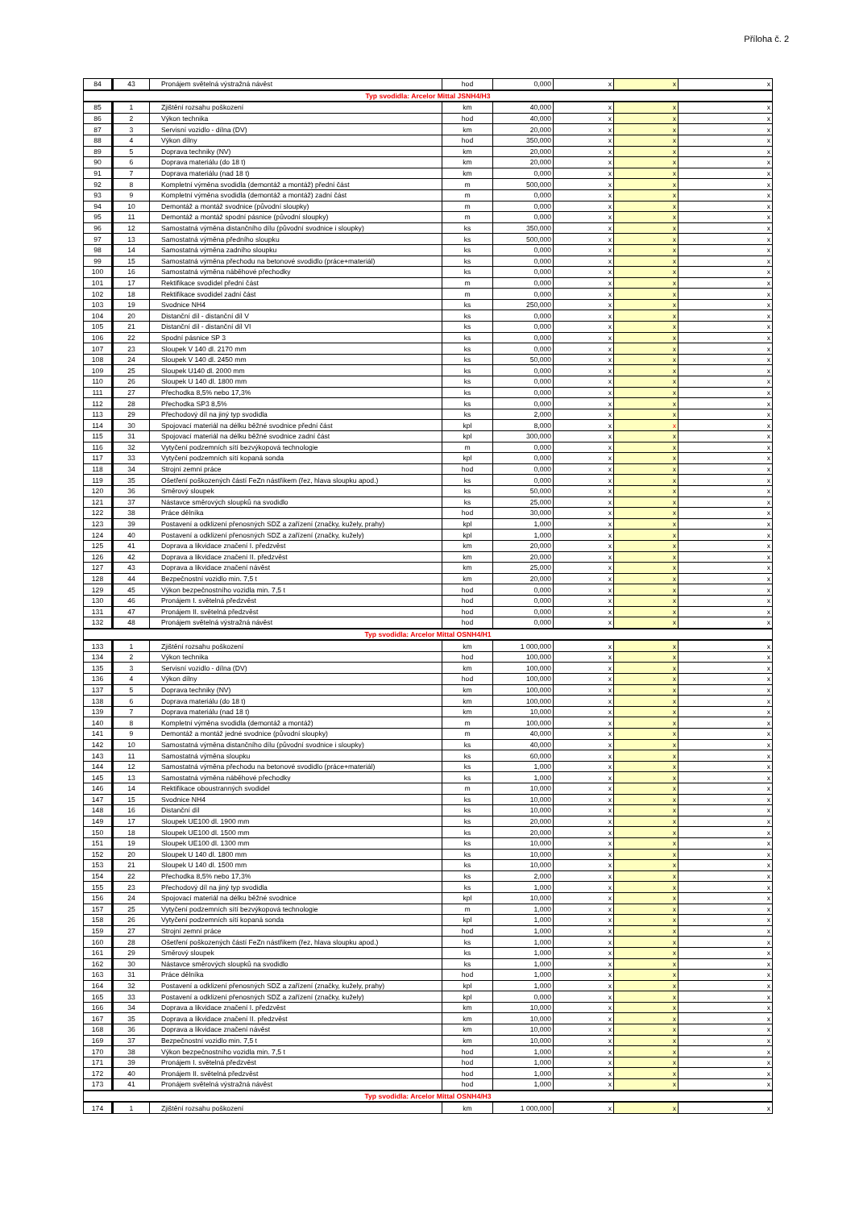Příloha č. 2
| 84 | 43 | Pronájem světelná výstražná návěst | hod | 0,000 | x | x | x |
| Typ svodidla: Arcelor Mittal JSNH4/H3 | | | | | | | |
| 85 | 1 | Zjištění rozsahu poškození | km | 40,000 | x | x | x |
| 86 | 2 | Výkon technika | hod | 40,000 | x | x | x |
| 87 | 3 | Servisní vozidlo - dílna (DV) | km | 20,000 | x | x | x |
| 88 | 4 | Výkon dílny | hod | 350,000 | x | x | x |
| 89 | 5 | Doprava techniky (NV) | km | 20,000 | x | x | x |
| 90 | 6 | Doprava materiálu (do 18 t) | km | 20,000 | x | x | x |
| 91 | 7 | Doprava materiálu (nad 18 t) | km | 0,000 | x | x | x |
| 92 | 8 | Kompletní výměna svodidla (demontáž a montáž) přední část | m | 500,000 | x | x | x |
| 93 | 9 | Kompletní výměna svodidla (demontáž a montáž) zadní část | m | 0,000 | x | x | x |
| 94 | 10 | Demontáž a montáž svodnice (původní sloupky) | m | 0,000 | x | x | x |
| 95 | 11 | Demontáž a montáž spodní pásnice (původní sloupky) | m | 0,000 | x | x | x |
| 96 | 12 | Samostatná výměna distančního dílu (původní svodnice i sloupky) | ks | 350,000 | x | x | x |
| 97 | 13 | Samostatná výměna předního sloupku | ks | 500,000 | x | x | x |
| 98 | 14 | Samostatná výměna zadního sloupku | ks | 0,000 | x | x | x |
| 99 | 15 | Samostatná výměna přechodu na betonové svodidlo (práce+materiál) | ks | 0,000 | x | x | x |
| 100 | 16 | Samostatná výměna náběhové přechodky | ks | 0,000 | x | x | x |
| 101 | 17 | Rektifikace svodidel přední část | m | 0,000 | x | x | x |
| 102 | 18 | Rektifikace svodidel zadní část | m | 0,000 | x | x | x |
| 103 | 19 | Svodnice NH4 | ks | 250,000 | x | x | x |
| 104 | 20 | Distanční díl - distanční díl V | ks | 0,000 | x | x | x |
| 105 | 21 | Distanční díl - distanční díl VI | ks | 0,000 | x | x | x |
| 106 | 22 | Spodní pásnice SP 3 | ks | 0,000 | x | x | x |
| 107 | 23 | Sloupek V 140 dl. 2170 mm | ks | 0,000 | x | x | x |
| 108 | 24 | Sloupek V 140 dl. 2450 mm | ks | 50,000 | x | x | x |
| 109 | 25 | Sloupek U140 dl. 2000 mm | ks | 0,000 | x | x | x |
| 110 | 26 | Sloupek U 140 dl. 1800 mm | ks | 0,000 | x | x | x |
| 111 | 27 | Přechodka 8,5% nebo 17,3% | ks | 0,000 | x | x | x |
| 112 | 28 | Přechodka SP3 8,5% | ks | 0,000 | x | x | x |
| 113 | 29 | Přechodový díl na jiný typ svodidla | ks | 2,000 | x | x | x |
| 114 | 30 | Spojovací materiál na délku běžné svodnice přední část | kpl | 8,000 | x | x | x |
| 115 | 31 | Spojovací materiál na délku běžné svodnice zadní část | kpl | 300,000 | x | x | x |
| 116 | 32 | Vytyčení podzemních sítí bezvýkopová technologie | m | 0,000 | x | x | x |
| 117 | 33 | Vytyčení podzemních sítí kopaná sonda | kpl | 0,000 | x | x | x |
| 118 | 34 | Strojní zemní práce | hod | 0,000 | x | x | x |
| 119 | 35 | Ošetření poškozených částí FeZn nástřikem (řez, hlava sloupku apod.) | ks | 0,000 | x | x | x |
| 120 | 36 | Směrový sloupek | ks | 50,000 | x | x | x |
| 121 | 37 | Nástavce směrových sloupků na svodidlo | ks | 25,000 | x | x | x |
| 122 | 38 | Práce dělníka | hod | 30,000 | x | x | x |
| 123 | 39 | Postavení a odklizení přenosných SDZ a zařízení (značky, kužely, prahy) | kpl | 1,000 | x | x | x |
| 124 | 40 | Postavení a odklizení přenosných SDZ a zařízení (značky, kužely) | kpl | 1,000 | x | x | x |
| 125 | 41 | Doprava a likvidace značení I. předzvěst | km | 20,000 | x | x | x |
| 126 | 42 | Doprava a likvidace značení II. předzvěst | km | 20,000 | x | x | x |
| 127 | 43 | Doprava a likvidace značení návěst | km | 25,000 | x | x | x |
| 128 | 44 | Bezpečnostní vozidlo min. 7,5 t | km | 20,000 | x | x | x |
| 129 | 45 | Výkon bezpečnostního vozidla min. 7,5 t | hod | 0,000 | x | x | x |
| 130 | 46 | Pronájem I. světelná předzvěst | hod | 0,000 | x | x | x |
| 131 | 47 | Pronájem II. světelná předzvěst | hod | 0,000 | x | x | x |
| 132 | 48 | Pronájem světelná výstražná návěst | hod | 0,000 | x | x | x |
| Typ svodidla: Arcelor Mittal OSNH4/H1 | | | | | | | |
| 133 | 1 | Zjištění rozsahu poškození | km | 1 000,000 | x | x | x |
| 134 | 2 | Výkon technika | hod | 100,000 | x | x | x |
| 135 | 3 | Servisní vozidlo - dílna (DV) | km | 100,000 | x | x | x |
| 136 | 4 | Výkon dílny | hod | 100,000 | x | x | x |
| 137 | 5 | Doprava techniky (NV) | km | 100,000 | x | x | x |
| 138 | 6 | Doprava materiálu (do 18 t) | km | 100,000 | x | x | x |
| 139 | 7 | Doprava materiálu (nad 18 t) | km | 10,000 | x | x | x |
| 140 | 8 | Kompletní výměna svodidla (demontáž a montáž) | m | 100,000 | x | x | x |
| 141 | 9 | Demontáž a montáž jedné svodnice (původní sloupky) | m | 40,000 | x | x | x |
| 142 | 10 | Samostatná výměna distančního dílu (původní svodnice i sloupky) | ks | 40,000 | x | x | x |
| 143 | 11 | Samostatná výměna sloupku | ks | 60,000 | x | x | x |
| 144 | 12 | Samostatná výměna přechodu na betonové svodidlo (práce+materiál) | ks | 1,000 | x | x | x |
| 145 | 13 | Samostatná výměna náběhové přechodky | ks | 1,000 | x | x | x |
| 146 | 14 | Rektifikace oboustranných svodidel | m | 10,000 | x | x | x |
| 147 | 15 | Svodnice NH4 | ks | 10,000 | x | x | x |
| 148 | 16 | Distanční díl | ks | 10,000 | x | x | x |
| 149 | 17 | Sloupek UE100 dl. 1900 mm | ks | 20,000 | x | x | x |
| 150 | 18 | Sloupek UE100 dl. 1500 mm | ks | 20,000 | x | x | x |
| 151 | 19 | Sloupek UE100 dl. 1300 mm | ks | 10,000 | x | x | x |
| 152 | 20 | Sloupek U 140 dl. 1800 mm | ks | 10,000 | x | x | x |
| 153 | 21 | Sloupek U 140 dl. 1500 mm | ks | 10,000 | x | x | x |
| 154 | 22 | Přechodka 8,5% nebo 17,3% | ks | 2,000 | x | x | x |
| 155 | 23 | Přechodový díl na jiný typ svodidla | ks | 1,000 | x | x | x |
| 156 | 24 | Spojovací materiál na délku běžné svodnice | kpl | 10,000 | x | x | x |
| 157 | 25 | Vytyčení podzemních sítí bezvýkopová technologie | m | 1,000 | x | x | x |
| 158 | 26 | Vytyčení podzemních sítí kopaná sonda | kpl | 1,000 | x | x | x |
| 159 | 27 | Strojní zemní práce | hod | 1,000 | x | x | x |
| 160 | 28 | Ošetření poškozených částí FeZn nástřikem (řez, hlava sloupku apod.) | ks | 1,000 | x | x | x |
| 161 | 29 | Směrový sloupek | ks | 1,000 | x | x | x |
| 162 | 30 | Nástavce směrových sloupků na svodidlo | ks | 1,000 | x | x | x |
| 163 | 31 | Práce dělníka | hod | 1,000 | x | x | x |
| 164 | 32 | Postavení a odklizení přenosných SDZ a zařízení (značky, kužely, prahy) | kpl | 1,000 | x | x | x |
| 165 | 33 | Postavení a odklizení přenosných SDZ a zařízení (značky, kužely) | kpl | 0,000 | x | x | x |
| 166 | 34 | Doprava a likvidace značení I. předzvěst | km | 10,000 | x | x | x |
| 167 | 35 | Doprava a likvidace značení II. předzvěst | km | 10,000 | x | x | x |
| 168 | 36 | Doprava a likvidace značení návěst | km | 10,000 | x | x | x |
| 169 | 37 | Bezpečnostní vozidlo min. 7,5 t | km | 10,000 | x | x | x |
| 170 | 38 | Výkon bezpečnostního vozidla min. 7,5 t | hod | 1,000 | x | x | x |
| 171 | 39 | Pronájem I. světelná předzvěst | hod | 1,000 | x | x | x |
| 172 | 40 | Pronájem II. světelná předzvěst | hod | 1,000 | x | x | x |
| 173 | 41 | Pronájem světelná výstražná návěst | hod | 1,000 | x | x | x |
| Typ svodidla: Arcelor Mittal OSNH4/H3 | | | | | | | |
| 174 | 1 | Zjištění rozsahu poškození | km | 1 000,000 | x | x | x |